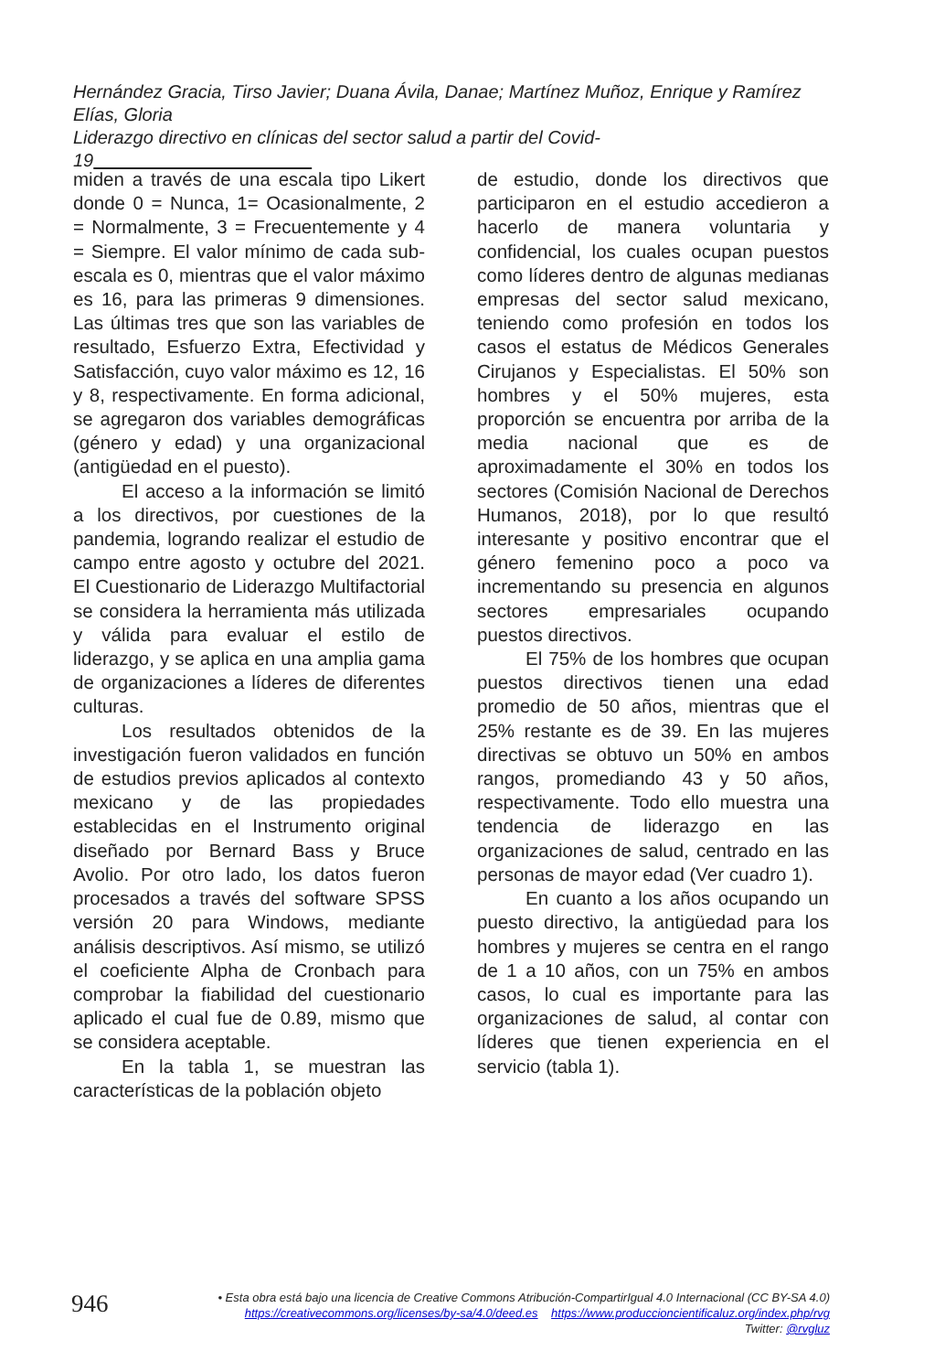Hernández Gracia, Tirso Javier; Duana Ávila, Danae; Martínez Muñoz, Enrique y Ramírez Elías, Gloria
Liderazgo directivo en clínicas del sector salud a partir del Covid-19
miden a través de una escala tipo Likert donde 0 = Nunca, 1= Ocasionalmente, 2 = Normalmente, 3 = Frecuentemente y 4 = Siempre. El valor mínimo de cada sub-escala es 0, mientras que el valor máximo es 16, para las primeras 9 dimensiones. Las últimas tres que son las variables de resultado, Esfuerzo Extra, Efectividad y Satisfacción, cuyo valor máximo es 12, 16 y 8, respectivamente. En forma adicional, se agregaron dos variables demográficas (género y edad) y una organizacional (antigüedad en el puesto).
El acceso a la información se limitó a los directivos, por cuestiones de la pandemia, logrando realizar el estudio de campo entre agosto y octubre del 2021. El Cuestionario de Liderazgo Multifactorial se considera la herramienta más utilizada y válida para evaluar el estilo de liderazgo, y se aplica en una amplia gama de organizaciones a líderes de diferentes culturas.
Los resultados obtenidos de la investigación fueron validados en función de estudios previos aplicados al contexto mexicano y de las propiedades establecidas en el Instrumento original diseñado por Bernard Bass y Bruce Avolio. Por otro lado, los datos fueron procesados a través del software SPSS versión 20 para Windows, mediante análisis descriptivos. Así mismo, se utilizó el coeficiente Alpha de Cronbach para comprobar la fiabilidad del cuestionario aplicado el cual fue de 0.89, mismo que se considera aceptable.
En la tabla 1, se muestran las características de la población objeto
de estudio, donde los directivos que participaron en el estudio accedieron a hacerlo de manera voluntaria y confidencial, los cuales ocupan puestos como líderes dentro de algunas medianas empresas del sector salud mexicano, teniendo como profesión en todos los casos el estatus de Médicos Generales Cirujanos y Especialistas. El 50% son hombres y el 50% mujeres, esta proporción se encuentra por arriba de la media nacional que es de aproximadamente el 30% en todos los sectores (Comisión Nacional de Derechos Humanos, 2018), por lo que resultó interesante y positivo encontrar que el género femenino poco a poco va incrementando su presencia en algunos sectores empresariales ocupando puestos directivos.
El 75% de los hombres que ocupan puestos directivos tienen una edad promedio de 50 años, mientras que el 25% restante es de 39. En las mujeres directivas se obtuvo un 50% en ambos rangos, promediando 43 y 50 años, respectivamente. Todo ello muestra una tendencia de liderazgo en las organizaciones de salud, centrado en las personas de mayor edad (Ver cuadro 1).
En cuanto a los años ocupando un puesto directivo, la antigüedad para los hombres y mujeres se centra en el rango de 1 a 10 años, con un 75% en ambos casos, lo cual es importante para las organizaciones de salud, al contar con líderes que tienen experiencia en el servicio (tabla 1).
946
• Esta obra está bajo una licencia de Creative Commons Atribución-CompartirIgual 4.0 Internacional (CC BY-SA 4.0)
https://creativecommons.org/licenses/by-sa/4.0/deed.es https://www.produccioncientificaluz.org/index.php/rvg
Twitter: @rvgluz